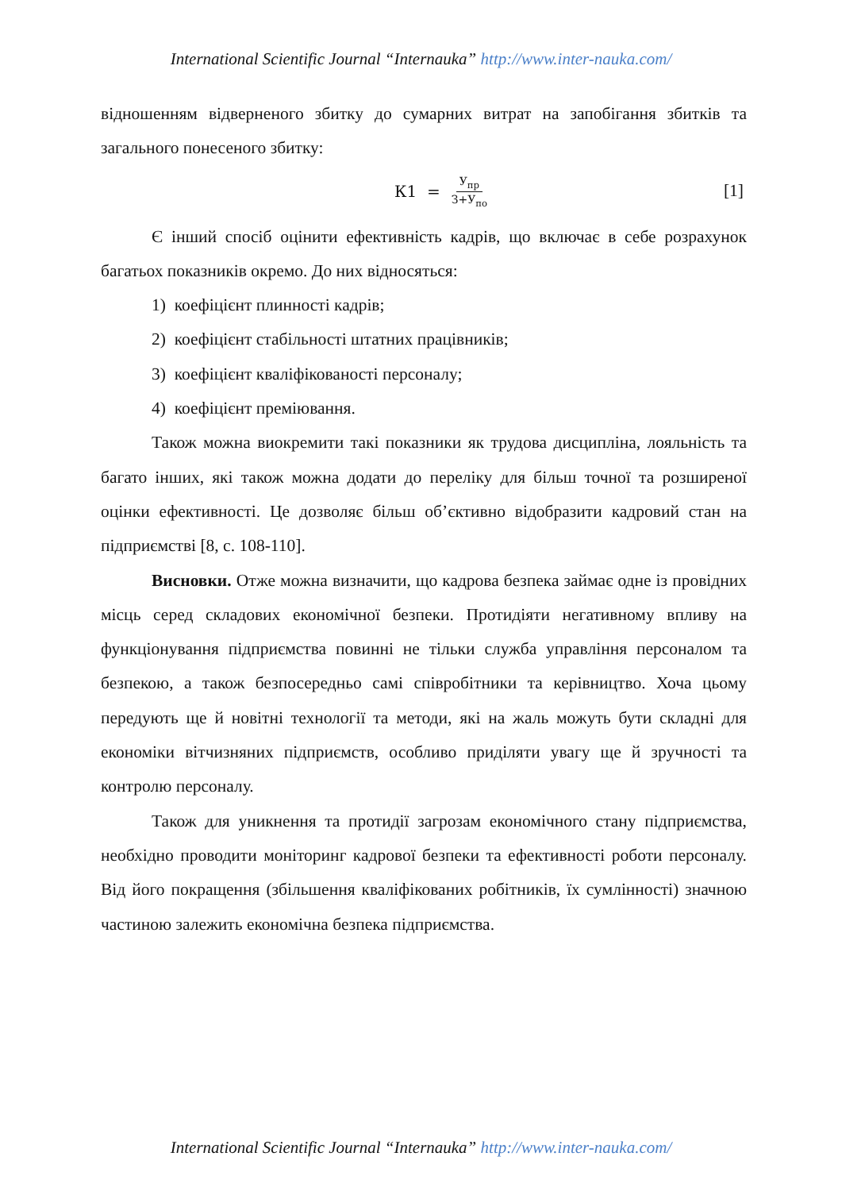International Scientific Journal “Internauka” http://www.inter-nauka.com/
відношенням відверненого збитку до сумарних витрат на запобігання збитків та загального понесеного збитку:
К1 = У<sub>пр</sub> З+У<sub>по</sub> [1]
Є інший спосіб оцінити ефективність кадрів, що включає в себе розрахунок багатьох показників окремо. До них відносяться:
1) коефіцієнт плинності кадрів;
2) коефіцієнт стабільності штатних працівників;
3) коефіцієнт кваліфікованості персоналу;
4) коефіцієнт преміювання.
Також можна виокремити такі показники як трудова дисципліна, лояльність та багато інших, які також можна додати до переліку для більш точної та розширеної оцінки ефективності. Це дозволяє більш об’єктивно відобразити кадровий стан на підприємстві [8, с. 108-110].
Висновки. Отже можна визначити, що кадрова безпека займає одне із провідних місць серед складових економічної безпеки. Протидіяти негативному впливу на функціонування підприємства повинні не тільки служба управління персоналом та безпекою, а також безпосередньо самі співробітники та керівництво. Хоча цьому передують ще й новітні технології та методи, які на жаль можуть бути складні для економіки вітчизняних підприємств, особливо приділяти увагу ще й зручності та контролю персоналу.
Також для уникнення та протидії загрозам економічного стану підприємства, необхідно проводити моніторинг кадрової безпеки та ефективності роботи персоналу. Від його покращення (збільшення кваліфікованих робітників, їх сумлінності) значною частиною залежить економічна безпека підприємства.
International Scientific Journal “Internauka” http://www.inter-nauka.com/